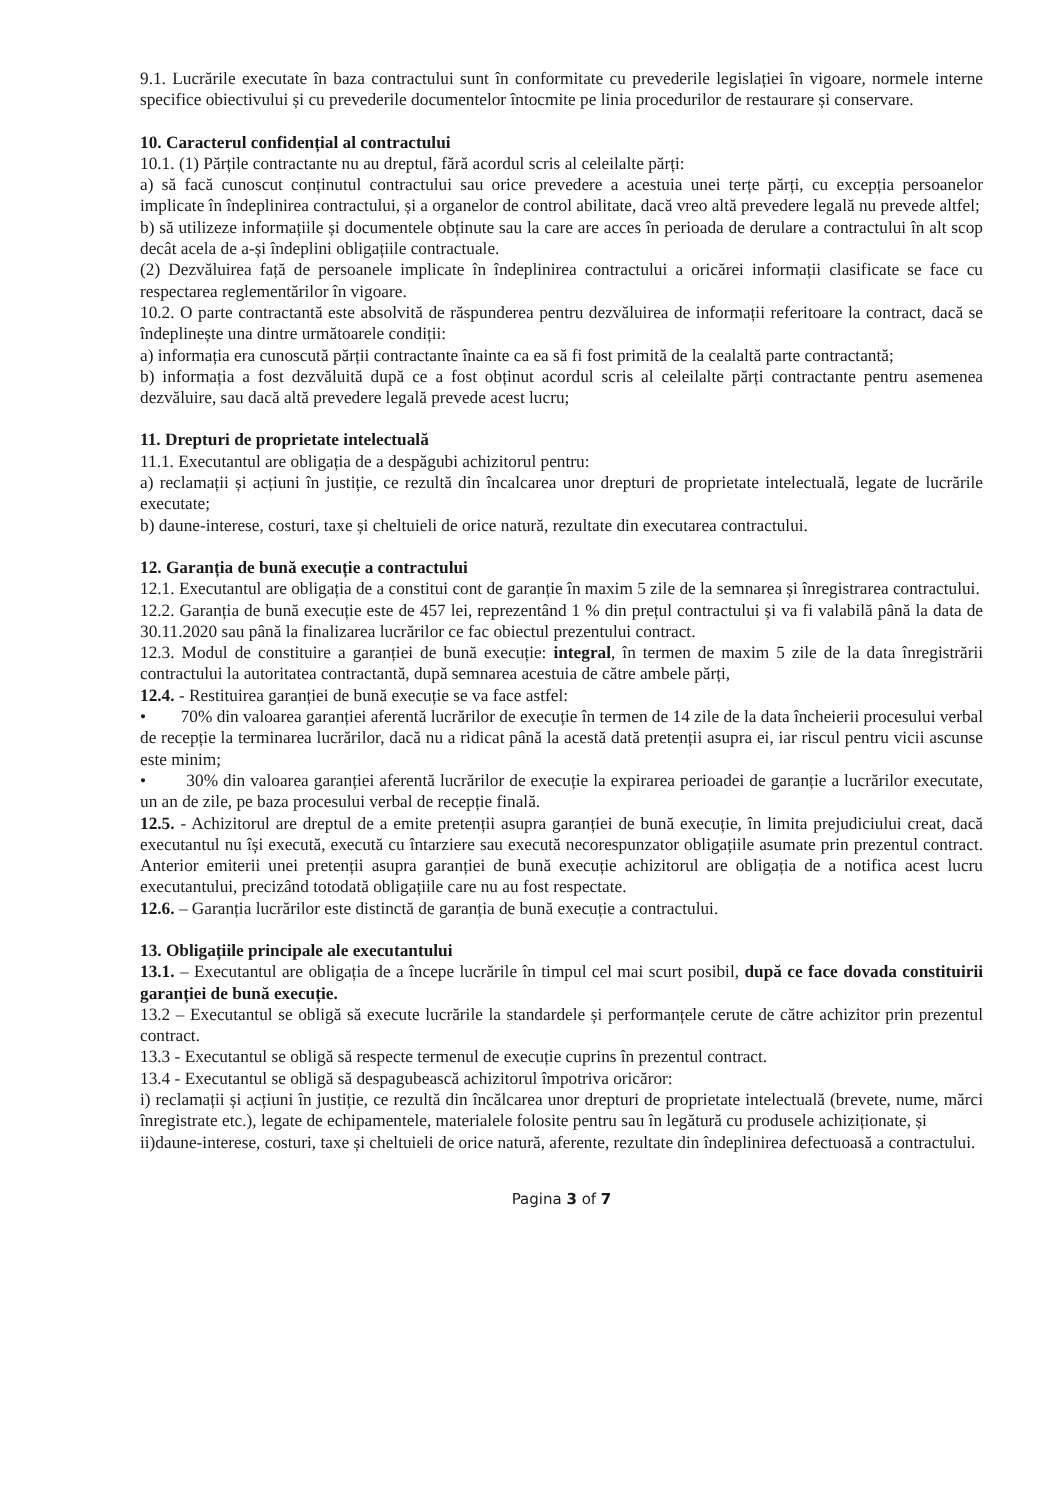9.1. Lucrările executate în baza contractului sunt în conformitate cu prevederile legislației în vigoare, normele interne specifice obiectivului și cu prevederile documentelor întocmite pe linia procedurilor de restaurare și conservare.
10. Caracterul confidențial al contractului
10.1. (1) Părțile contractante nu au dreptul, fără acordul scris al celeilalte părți:
a) să facă cunoscut conținutul contractului sau orice prevedere a acestuia unei terțe părți, cu excepția persoanelor implicate în îndeplinirea contractului, și a organelor de control abilitate, dacă vreo altă prevedere legală nu prevede altfel;
b) să utilizeze informațiile și documentele obținute sau la care are acces în perioada de derulare a contractului în alt scop decât acela de a-și îndeplini obligațiile contractuale.
(2) Dezvăluirea față de persoanele implicate în îndeplinirea contractului a oricărei informații clasificate se face cu respectarea reglementărilor în vigoare.
10.2. O parte contractantă este absolvită de răspunderea pentru dezvăluirea de informații referitoare la contract, dacă se îndeplinește una dintre următoarele condiții:
a) informația era cunoscută părții contractante înainte ca ea să fi fost primită de la cealaltă parte contractantă;
b) informația a fost dezvăluită după ce a fost obținut acordul scris al celeilalte părți contractante pentru asemenea dezvăluire, sau dacă altă prevedere legală prevede acest lucru;
11. Drepturi de proprietate intelectuală
11.1. Executantul are obligația de a despăgubi achizitorul pentru:
a) reclamații și acțiuni în justiție, ce rezultă din încalcarea unor drepturi de proprietate intelectuală, legate de lucrările executate;
b) daune-interese, costuri, taxe și cheltuieli de orice natură, rezultate din executarea contractului.
12. Garanția de bună execuție a contractului
12.1. Executantul are obligația de a constitui cont de garanție în maxim 5 zile de la semnarea și înregistrarea contractului.
12.2. Garanția de bună execuție este de 457 lei, reprezentând 1 % din prețul contractului și va fi valabilă până la data de 30.11.2020 sau până la finalizarea lucrărilor ce fac obiectul prezentului contract.
12.3. Modul de constituire a garanției de bună execuție: integral, în termen de maxim 5 zile de la data înregistrării contractului la autoritatea contractantă, după semnarea acestuia de către ambele părți,
12.4. - Restituirea garanției de bună execuție se va face astfel:
• 70% din valoarea garanției aferentă lucrărilor de execuție în termen de 14 zile de la data încheierii procesului verbal de recepție la terminarea lucrărilor, dacă nu a ridicat până la acestă dată pretenții asupra ei, iar riscul pentru vicii ascunse este minim;
• 30% din valoarea garanției aferentă lucrărilor de execuție la expirarea perioadei de garanție a lucrărilor executate, un an de zile, pe baza procesului verbal de recepție finală.
12.5. - Achizitorul are dreptul de a emite pretenții asupra garanției de bună execuție, în limita prejudiciului creat, dacă executantul nu își execută, execută cu întarziere sau execută necorespunzator obligațiile asumate prin prezentul contract. Anterior emiterii unei pretenții asupra garanției de bună execuție achizitorul are obligația de a notifica acest lucru executantului, precizând totodată obligațiile care nu au fost respectate.
12.6. – Garanția lucrărilor este distinctă de garanția de bună execuție a contractului.
13. Obligațiile principale ale executantului
13.1. – Executantul are obligația de a începe lucrările în timpul cel mai scurt posibil, după ce face dovada constituirii garanției de bună execuție.
13.2 – Executantul se obligă să execute lucrările la standardele și performanțele cerute de către achizitor prin prezentul contract.
13.3 - Executantul se obligă să respecte termenul de execuție cuprins în prezentul contract.
13.4 - Executantul se obligă să despagubească achizitorul împotriva oricăror:
i) reclamații și acțiuni în justiție, ce rezultă din încălcarea unor drepturi de proprietate intelectuală (brevete, nume, mărci înregistrate etc.), legate de echipamentele, materialele folosite pentru sau în legătură cu produsele achiziționate, și
ii)daune-interese, costuri, taxe și cheltuieli de orice natură, aferente, rezultate din îndeplinirea defectuoasă a contractului.
Pagina 3 of 7